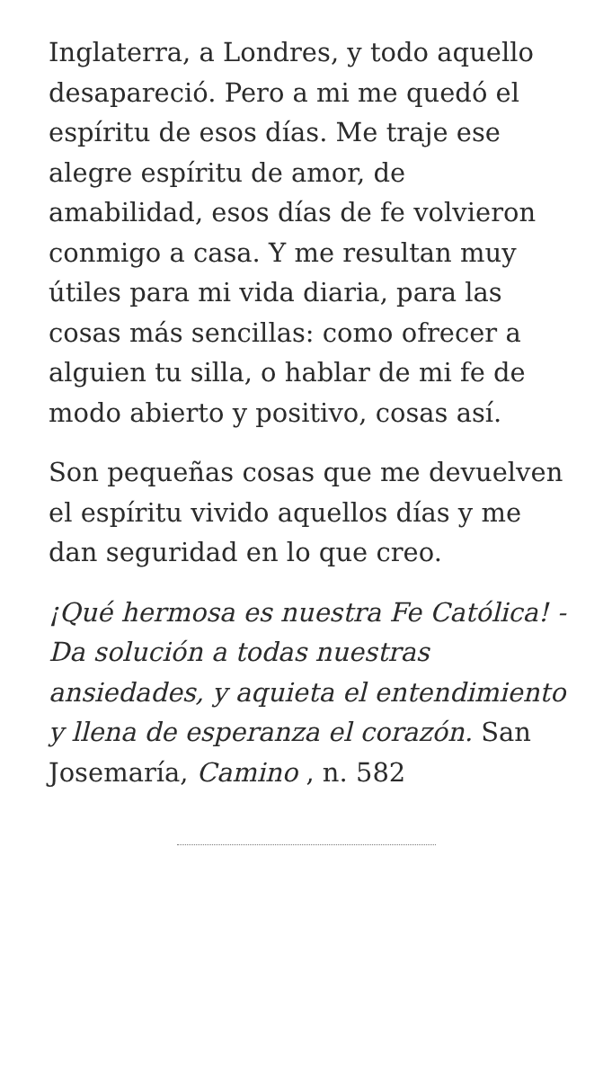Inglaterra, a Londres, y todo aquello desapareció. Pero a mi me quedó el espíritu de esos días. Me traje ese alegre espíritu de amor, de amabilidad, esos días de fe volvieron conmigo a casa. Y me resultan muy útiles para mi vida diaria, para las cosas más sencillas: como ofrecer a alguien tu silla, o hablar de mi fe de modo abierto y positivo, cosas así.
Son pequeñas cosas que me devuelven el espíritu vivido aquellos días y me dan seguridad en lo que creo.
¡Qué hermosa es nuestra Fe Católica! - Da solución a todas nuestras ansiedades, y aquieta el entendimiento y llena de esperanza el corazón. San Josemaría, Camino , n. 582